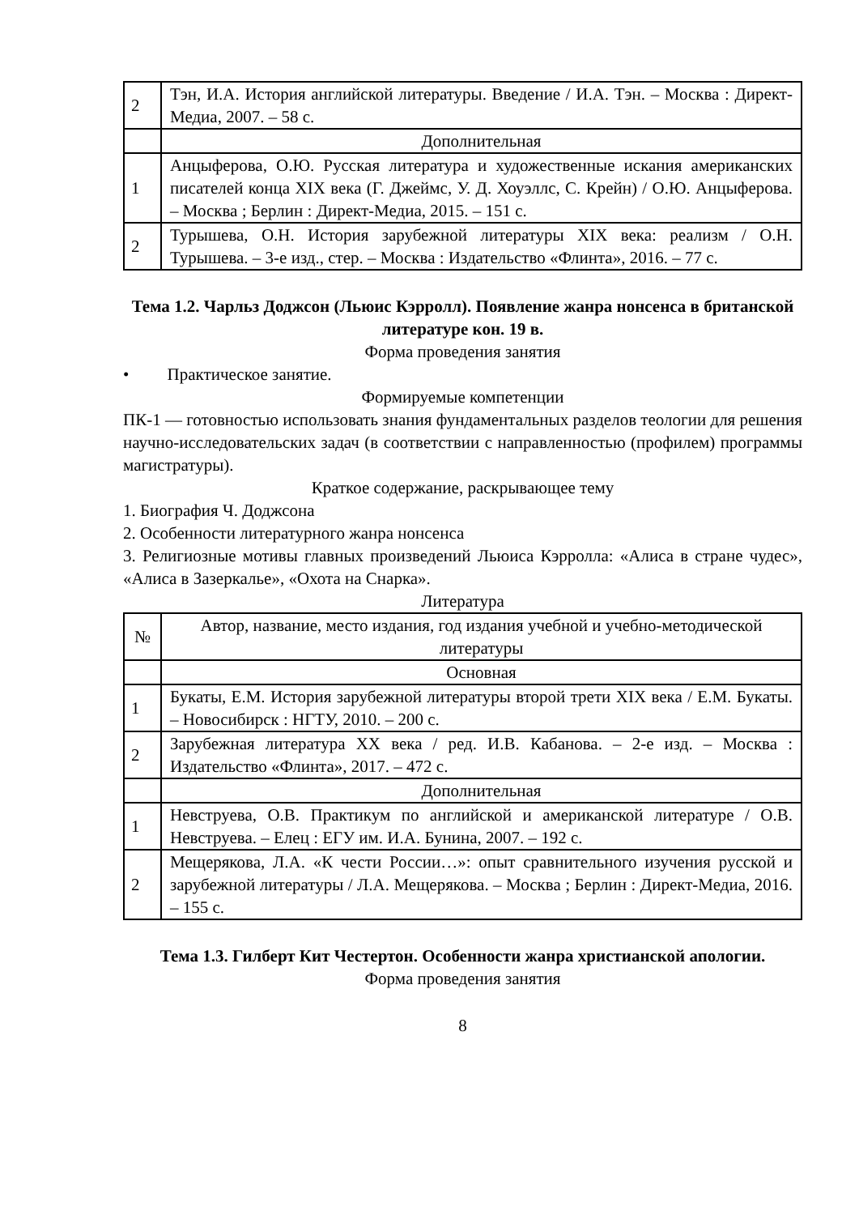| 2 | Тэн, И.А. История английской литературы. Введение / И.А. Тэн. – Москва : Директ-Медиа, 2007. – 58 с. |
| | Дополнительная |
| 1 | Анцыферова, О.Ю. Русская литература и художественные искания американских писателей конца XIX века (Г. Джеймс, У. Д. Хоуэллс, С. Крейн) / О.Ю. Анцыферова. – Москва ; Берлин : Директ-Медиа, 2015. – 151 с. |
| 2 | Турышева, О.Н. История зарубежной литературы XIX века: реализм / О.Н. Турышева. – 3-е изд., стер. – Москва : Издательство «Флинта», 2016. – 77 с. |
Тема 1.2. Чарльз Доджсон (Льюис Кэрролл). Появление жанра нонсенса в британской литературе кон. 19 в.
Форма проведения занятия
• Практическое занятие.
Формируемые компетенции
ПК-1 — готовностью использовать знания фундаментальных разделов теологии для решения научно-исследовательских задач (в соответствии с направленностью (профилем) программы магистратуры).
Краткое содержание, раскрывающее тему
1. Биография Ч. Доджсона
2. Особенности литературного жанра нонсенса
3. Религиозные мотивы главных произведений Льюиса Кэрролла: «Алиса в стране чудес», «Алиса в Зазеркалье», «Охота на Снарка».
Литература
| № | Автор, название, место издания, год издания учебной и учебно-методической литературы |
| --- | --- |
| | Основная |
| 1 | Букаты, Е.М. История зарубежной литературы второй трети XIX века / Е.М. Букаты. – Новосибирск : НГТУ, 2010. – 200 с. |
| 2 | Зарубежная литература XX века / ред. И.В. Кабанова. – 2-е изд. – Москва : Издательство «Флинта», 2017. – 472 с. |
| | Дополнительная |
| 1 | Невструева, О.В. Практикум по английской и американской литературе / О.В. Невструева. – Елец : ЕГУ им. И.А. Бунина, 2007. – 192 с. |
| 2 | Мещерякова, Л.А. «К чести России…»: опыт сравнительного изучения русской и зарубежной литературы / Л.А. Мещерякова. – Москва ; Берлин : Директ-Медиа, 2016. – 155 с. |
Тема 1.3. Гилберт Кит Честертон. Особенности жанра христианской апологии.
Форма проведения занятия
8